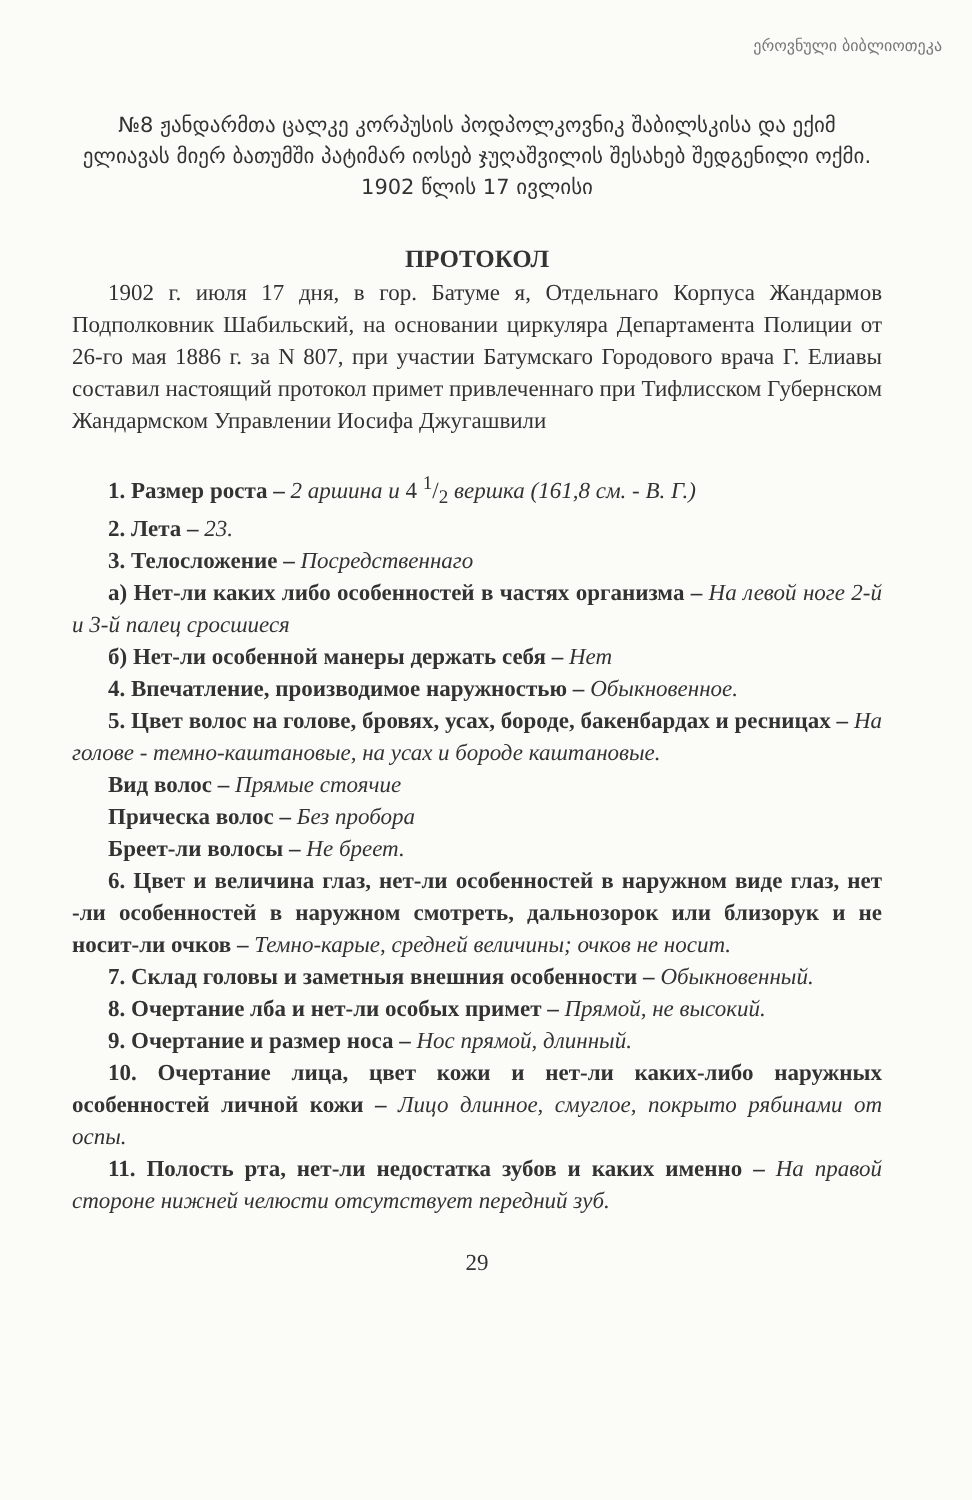ეროვნული ბიბლიოთეკა
№8 ჟანდარმთა ცალკე კორპუსის პოდპოლკოვნიკ შაბილსკისა და ექიმ ელიავას მიერ ბათუმში პატიმარ იოსებ ჯუღაშვილის შესახებ შედგენილი ოქმი.
1902 წლის 17 ივლისი
ПРОТОКОЛ
1902 г. июля 17 дня, в гор. Батуме я, Отдельнаго Корпуса Жандармов Подполковник Шабильский, на основании циркуляра Департамента Полиции от 26-го мая 1886 г. за N 807, при участии Батумскаго Городового врача Г. Елиавы составил настоящий протокол примет привлеченнаго при Тифлисском Губернском Жандармском Управлении Иосифа Джугашвили
1. Размер роста – 2 аршина и 4 1/2 вершка (161,8 см. - В. Г.)
2. Лета – 23.
3. Телосложение – Посредственнаго
а) Нет-ли каких либо особенностей в частях организма – На левой ноге 2-й и 3-й палец сросшиеся
б) Нет-ли особенной манеры держать себя – Нет
4. Впечатление, производимое наружностью – Обыкновенное.
5. Цвет волос на голове, бровях, усах, бороде, бакенбардах и ресницах – На голове - темно-каштановые, на усах и бороде каштановые.
Вид волос – Прямые стоячие
Прическа волос – Без пробора
Бреет-ли волосы – Не бреет.
6. Цвет и величина глаз, нет-ли особенностей в наружном виде глаз, нет -ли особенностей в наружном смотреть, дальнозорок или близорук и не носит-ли очков – Темно-карые, средней величины; очков не носит.
7. Склад головы и заметныя внешния особенности – Обыкновенный.
8. Очертание лба и нет-ли особых примет – Прямой, не высокий.
9. Очертание и размер носа – Нос прямой, длинный.
10. Очертание лица, цвет кожи и нет-ли каких-либо наружных особенностей личной кожи – Лицо длинное, смуглое, покрыто рябинами от оспы.
11. Полость рта, нет-ли недостатка зубов и каких именно – На правой стороне нижней челюсти отсутствует передний зуб.
29